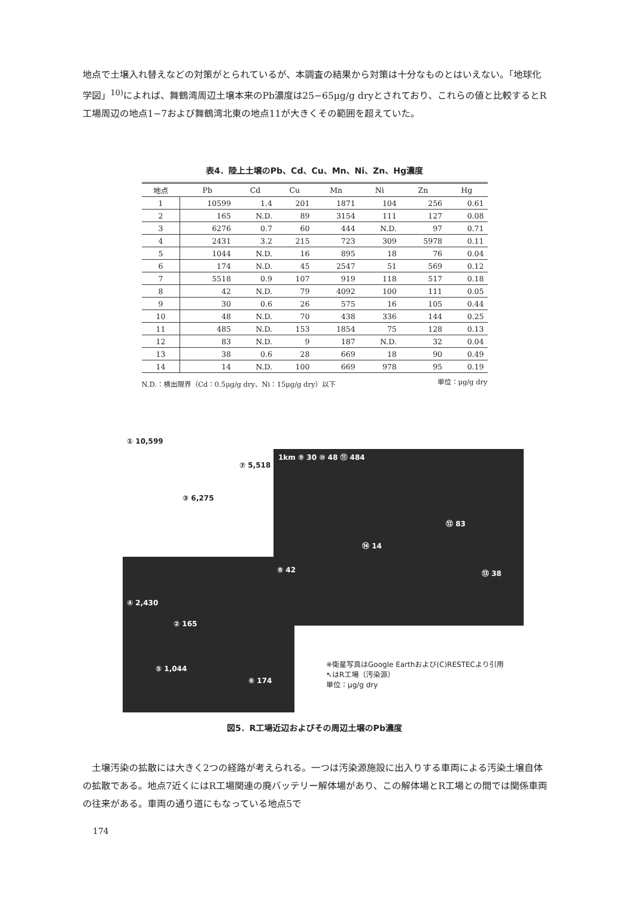地点で土壌入れ替えなどの対策がとられているが、本調査の結果から対策は十分なものとはいえない。「地球化学図」<sup>10)</sup>によれば、舞鶴湾周辺土壌本来のPb濃度は25−65μg/g dryとされており、これらの値と比較するとR工場周辺の地点1−7および舞鶴湾北東の地点11が大きくその範囲を超えていた。
表4．陸上土壌のPb、Cd、Cu、Mn、Ni、Zn、Hg濃度
| 地点 | Pb | Cd | Cu | Mn | Ni | Zn | Hg |
| --- | --- | --- | --- | --- | --- | --- | --- |
| 1 | 10599 | 1.4 | 201 | 1871 | 104 | 256 | 0.61 |
| 2 | 165 | N.D. | 89 | 3154 | 111 | 127 | 0.08 |
| 3 | 6276 | 0.7 | 60 | 444 | N.D. | 97 | 0.71 |
| 4 | 2431 | 3.2 | 215 | 723 | 309 | 5978 | 0.11 |
| 5 | 1044 | N.D. | 16 | 895 | 18 | 76 | 0.04 |
| 6 | 174 | N.D. | 45 | 2547 | 51 | 569 | 0.12 |
| 7 | 5518 | 0.9 | 107 | 919 | 118 | 517 | 0.18 |
| 8 | 42 | N.D. | 79 | 4092 | 100 | 111 | 0.05 |
| 9 | 30 | 0.6 | 26 | 575 | 16 | 105 | 0.44 |
| 10 | 48 | N.D. | 70 | 438 | 336 | 144 | 0.25 |
| 11 | 485 | N.D. | 153 | 1854 | 75 | 128 | 0.13 |
| 12 | 83 | N.D. | 9 | 187 | N.D. | 32 | 0.04 |
| 13 | 38 | 0.6 | 28 | 669 | 18 | 90 | 0.49 |
| 14 | 14 | N.D. | 100 | 669 | 978 | 95 | 0.19 |
N.D.：検出限界（Cd：0.5μg/g dry、Ni：15μg/g dry）以下 単位：μg/g dry
① 10,599
⑦ 5,518
③ 6,275
1km ⑨ 30 ⑩ 48 ⑪ 484
⑫ 83
⑭ 14
⑧ 42 ⑬ 38
④ 2,430
② 165
⑤ 1,044
⑥ 174
※衛星写真はGoogle Earthおよび(C)RESTECより引用
↖はR工場（汚染源）
単位：μg/g dry
図5．R工場近辺およびその周辺土壌のPb濃度
　土壌汚染の拡散には大きく2つの経路が考えられる。一つは汚染源施設に出入りする車両による汚染土壌自体の拡散である。地点7近くにはR工場関連の廃バッテリー解体場があり、この解体場とR工場との間では関係車両の往来がある。車両の通り道にもなっている地点5で
174